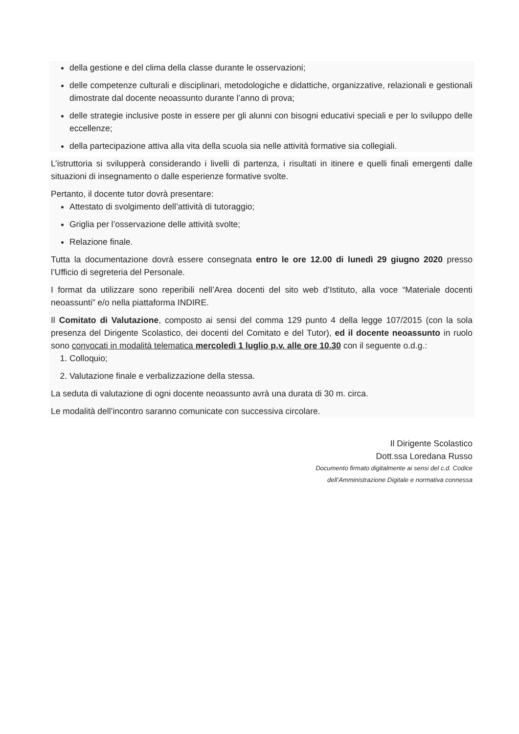della gestione e del clima della classe durante le osservazioni;
delle competenze culturali e disciplinari, metodologiche e didattiche, organizzative, relazionali e gestionali dimostrate dal docente neoassunto durante l’anno di prova;
delle strategie inclusive poste in essere per gli alunni con bisogni educativi speciali e per lo sviluppo delle eccellenze;
della partecipazione attiva alla vita della scuola sia nelle attività formative sia collegiali.
L’istruttoria si svilupperà considerando i livelli di partenza, i risultati in itinere e quelli finali emergenti dalle situazioni di insegnamento o dalle esperienze formative svolte.
Pertanto, il docente tutor dovrà presentare:
Attestato di svolgimento dell’attività di tutoraggio;
Griglia per l’osservazione delle attività svolte;
Relazione finale.
Tutta la documentazione dovrà essere consegnata entro le ore 12.00 di lunedì 29 giugno 2020 presso l’Ufficio di segreteria del Personale.
I format da utilizzare sono reperibili nell’Area docenti del sito web d’Istituto, alla voce “Materiale docenti neoassunti” e/o nella piattaforma INDIRE.
Il Comitato di Valutazione, composto ai sensi del comma 129 punto 4 della legge 107/2015 (con la sola presenza del Dirigente Scolastico, dei docenti del Comitato e del Tutor), ed il docente neoassunto in ruolo sono convocati in modalità telematica mercoledì 1 luglio p.v. alle ore 10.30 con il seguente o.d.g.:
1. Colloquio;
2. Valutazione finale e verbalizzazione della stessa.
La seduta di valutazione di ogni docente neoassunto avrà una durata di 30 m. circa.
Le modalità dell’incontro saranno comunicate con successiva circolare.
Il Dirigente Scolastico
Dott.ssa Loredana Russo
Documento firmato digitalmente ai sensi del c.d. Codice
dell’Amministrazione Digitale e normativa connessa